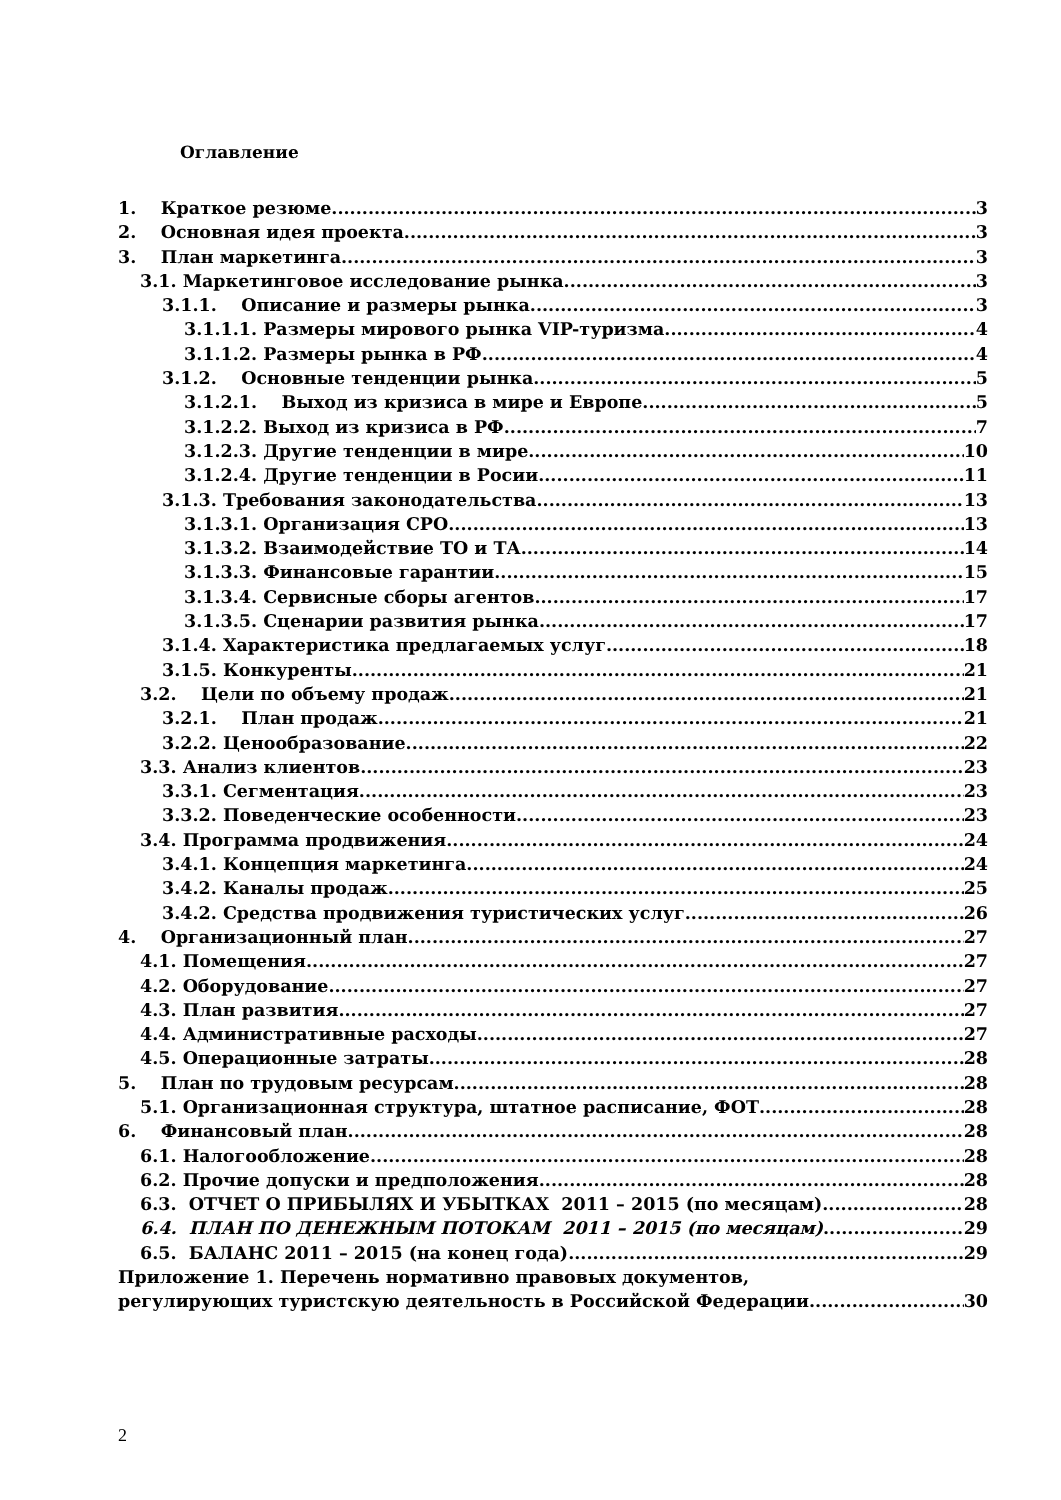Оглавление
1. Краткое резюме 3
2. Основная идея проекта 3
3. План маркетинга 3
3.1. Маркетинговое исследование рынка. 3
3.1.1. Описание и размеры рынка 3
3.1.1.1. Размеры мирового рынка VIP-туризма 4
3.1.1.2. Размеры рынка в РФ 4
3.1.2. Основные тенденции рынка 5
3.1.2.1. Выход из кризиса в мире и Европе 5
3.1.2.2. Выход из кризиса в РФ 7
3.1.2.3. Другие тенденции в мире 10
3.1.2.4. Другие тенденции в Росии 11
3.1.3. Требования законодательства 13
3.1.3.1. Организация СРО 13
3.1.3.2. Взаимодействие ТО и ТА 14
3.1.3.3. Финансовые гарантии 15
3.1.3.4. Сервисные сборы агентов 17
3.1.3.5. Сценарии развития рынка 17
3.1.4. Характеристика предлагаемых услуг 18
3.1.5. Конкуренты 21
3.2. Цели по объему продаж 21
3.2.1. План продаж 21
3.2.2. Ценообразование 22
3.3. Анализ клиентов 23
3.3.1. Сегментация 23
3.3.2. Поведенческие особенности 23
3.4. Программа продвижения. 24
3.4.1. Концепция маркетинга 24
3.4.2. Каналы продаж 25
3.4.2. Средства продвижения туристических услуг 26
4. Организационный план 27
4.1. Помещения 27
4.2. Оборудование 27
4.3. План развития 27
4.4. Административные расходы 27
4.5. Операционные затраты 28
5. План по трудовым ресурсам 28
5.1. Организационная структура, штатное расписание, ФОТ 28
6. Финансовый план 28
6.1. Налогообложение 28
6.2. Прочие допуски и предположения 28
6.3. ОТЧЕТ О ПРИБЫЛЯХ И УБЫТКАХ 2011 – 2015 (по месяцам) 28
6.4. ПЛАН ПО ДЕНЕЖНЫМ ПОТОКАМ 2011 – 2015 (по месяцам) 29
6.5. БАЛАНС 2011 – 2015 (на конец года) 29
Приложение 1. Перечень нормативно правовых документов,
регулирующих туристскую деятельность в Российской Федерации 30
2